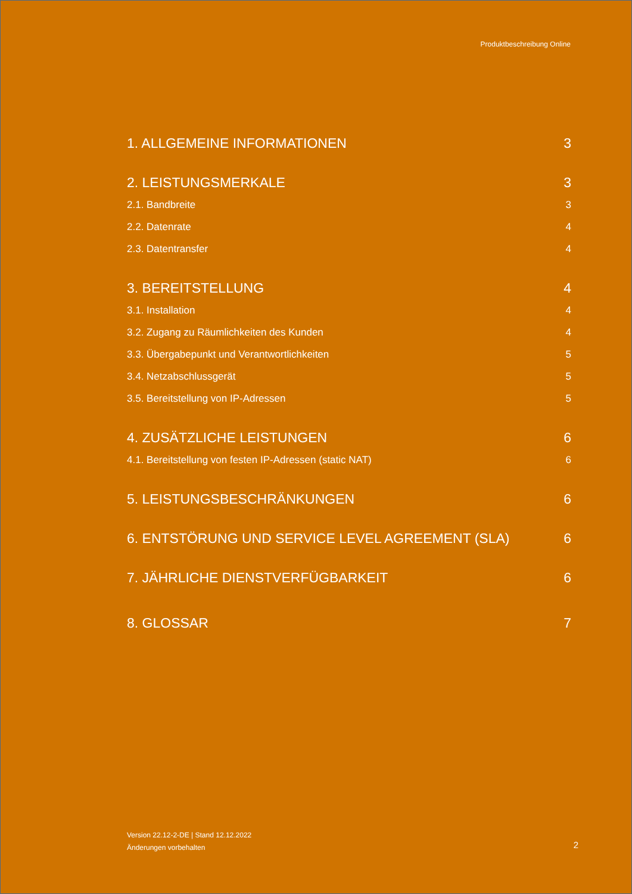Produktbeschreibung Online
1. ALLGEMEINE INFORMATIONEN 3
2. LEISTUNGSMERKALE 3
2.1. Bandbreite 3
2.2. Datenrate 4
2.3. Datentransfer 4
3. BEREITSTELLUNG 4
3.1. Installation 4
3.2. Zugang zu Räumlichkeiten des Kunden 4
3.3. Übergabepunkt und Verantwortlichkeiten 5
3.4. Netzabschlussgerät 5
3.5. Bereitstellung von IP-Adressen 5
4. ZUSÄTZLICHE LEISTUNGEN 6
4.1. Bereitstellung von festen IP-Adressen (static NAT) 6
5. LEISTUNGSBESCHRÄNKUNGEN 6
6. ENTSTÖRUNG UND SERVICE LEVEL AGREEMENT (SLA) 6
7. JÄHRLICHE DIENSTVERFÜGBARKEIT 6
8. GLOSSAR 7
Version 22.12-2-DE | Stand 12.12.2022
Änderungen vorbehalten
2